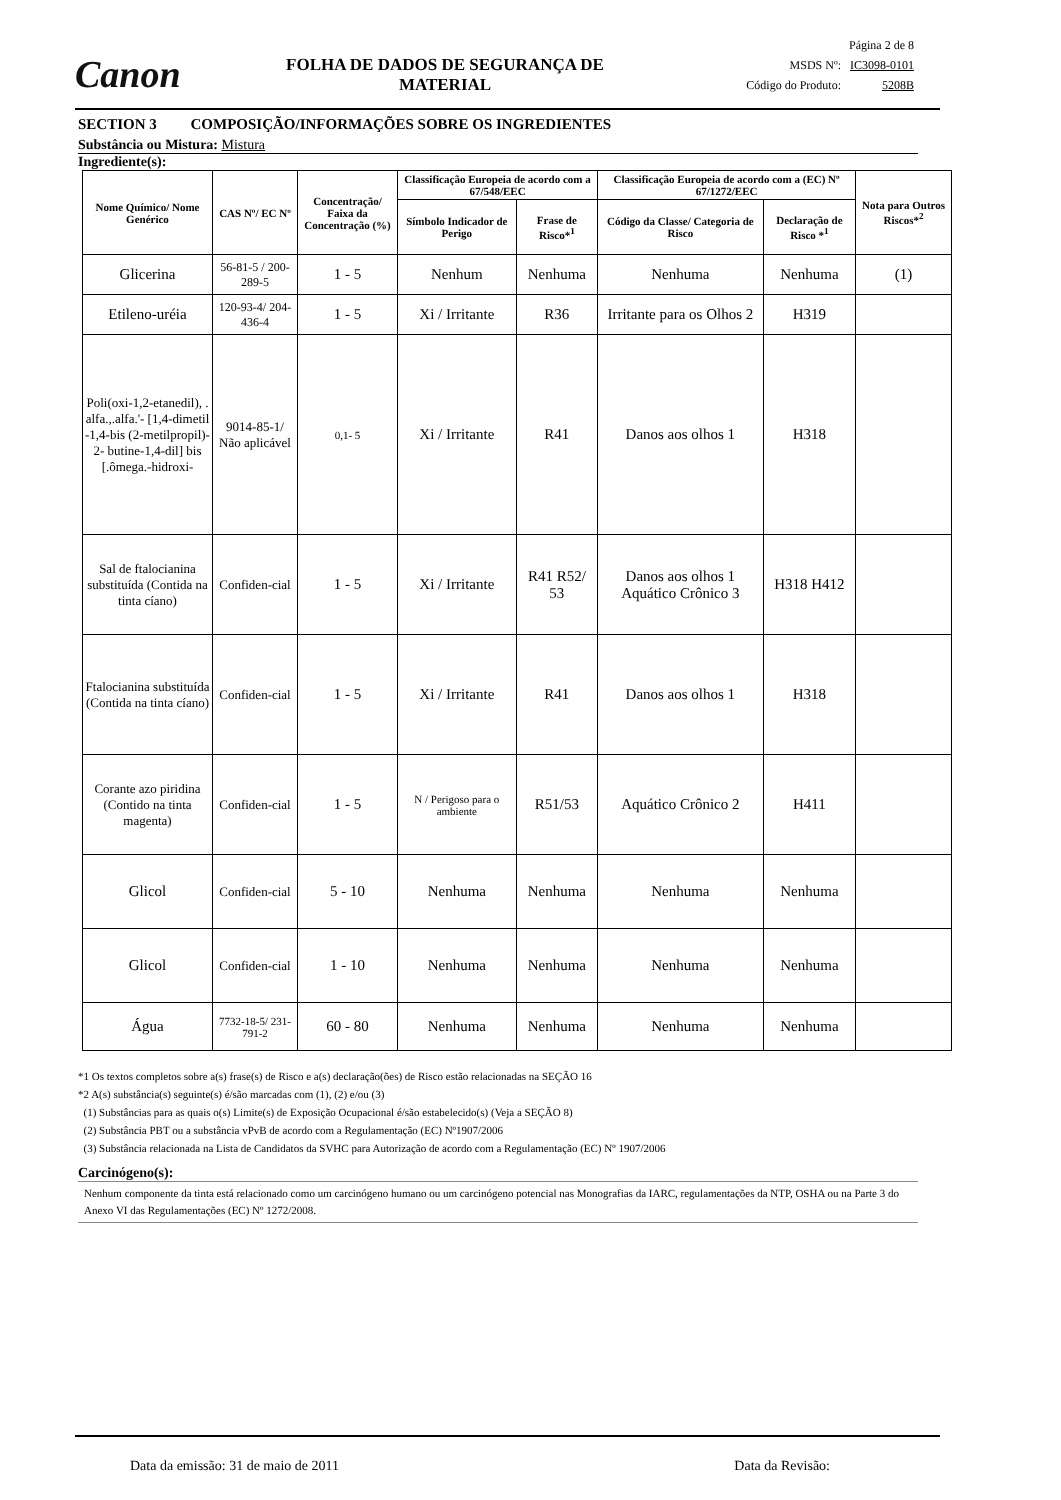Canon
FOLHA DE DADOS DE SEGURANÇA DE MATERIAL
Página 2 de 8
MSDS Nº: IC3098-0101
Código do Produto: 5208B
SECTION 3 COMPOSIÇÃO/INFORMAÇÕES SOBRE OS INGREDIENTES
Substância ou Mistura: Mistura
Ingrediente(s):
| Nome Químico/ Nome Genérico | CAS Nº/ EC Nº | Concentração/ Faixa da Concentração (%) | Classificação Europeia de acordo com a 67/548/EEC | | Classificação Europeia de acordo com a (EC) Nº 67/1272/EEC | | Nota para Outros Riscos*<sup>2</sup> |
| --- | --- | --- | --- | --- | --- | --- | --- |
| | | | Símbolo Indicador de Perigo | Frase de Risco*<sup>1</sup> | Código da Classe/ Categoria de Risco | Declaração de Risco *<sup>1</sup> | |
| Glicerina | 56-81-5 / 200-289-5 | 1 - 5 | Nenhum | Nenhuma | Nenhuma | Nenhuma | (1) |
| Etileno-uréia | 120-93-4/ 204-436-4 | 1 - 5 | Xi / Irritante | R36 | Irritante para os Olhos 2 | H319 | |
| Poli(oxi-1,2-etanedil), . alfa.,.alfa.'- [1,4-dimetil -1,4-bis (2-metilpropil)- 2- butine-1,4-dil] bis [.ômega.-hidroxi- | 9014-85-1/ Não aplicável | 0,1- 5 | Xi / Irritante | R41 | Danos aos olhos 1 | H318 | |
| Sal de ftalocianina substituída (Contida na tinta cíano) | Confiden-cial | 1 - 5 | Xi / Irritante | R41 R52/ 53 | Danos aos olhos 1 Aquático Crônico 3 | H318 H412 | |
| Ftalocianina substituída (Contida na tinta cíano) | Confiden-cial | 1 - 5 | Xi / Irritante | R41 | Danos aos olhos 1 | H318 | |
| Corante azo piridina (Contido na tinta magenta) | Confiden-cial | 1 - 5 | N / Perigoso para o ambiente | R51/53 | Aquático Crônico 2 | H411 | |
| Glicol | Confiden-cial | 5 - 10 | Nenhuma | Nenhuma | Nenhuma | Nenhuma | |
| Glicol | Confiden-cial | 1 - 10 | Nenhuma | Nenhuma | Nenhuma | Nenhuma | |
| Água | 7732-18-5/ 231-791-2 | 60 - 80 | Nenhuma | Nenhuma | Nenhuma | Nenhuma | |
*1 Os textos completos sobre a(s) frase(s) de Risco e a(s) declaração(ões) de Risco estão relacionadas na SEÇÃO 16
*2 A(s) substância(s) seguinte(s) é/são marcadas com (1), (2) e/ou (3)
(1) Substâncias para as quais o(s) Limite(s) de Exposição Ocupacional é/são estabelecido(s) (Veja a SEÇÃO 8)
(2) Substância PBT ou a substância vPvB de acordo com a Regulamentação (EC) Nº1907/2006
(3) Substância relacionada na Lista de Candidatos da SVHC para Autorização de acordo com a Regulamentação (EC) Nº 1907/2006
Carcinógeno(s):
Nenhum componente da tinta está relacionado como um carcinógeno humano ou um carcinógeno potencial nas Monografias da IARC, regulamentações da NTP, OSHA ou na Parte 3 do Anexo VI das Regulamentações (EC) Nº 1272/2008.
Data da emissão: 31 de maio de 2011 Data da Revisão: